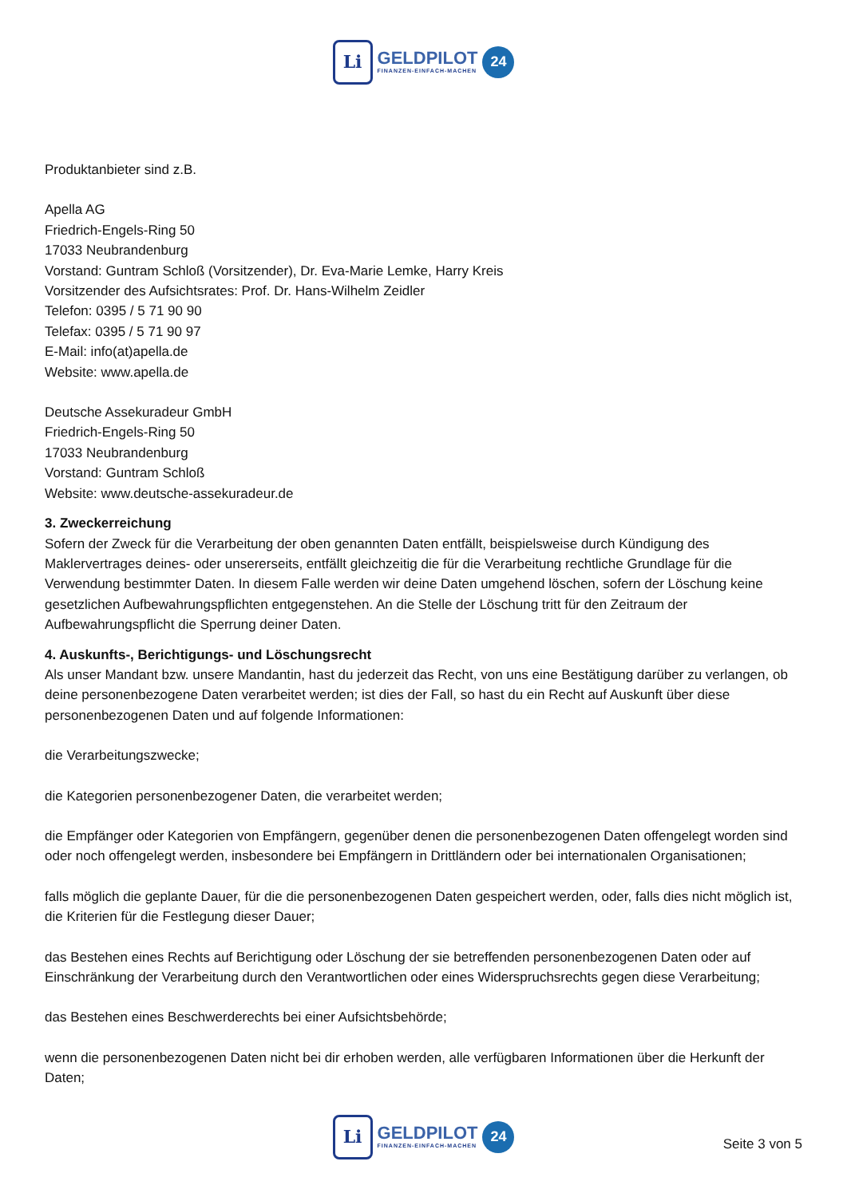Li
GELDPILOT
FINANZEN-EINFACH-MACHEN
24
Produktanbieter sind z.B.
Apella AG
Friedrich-Engels-Ring 50
17033 Neubrandenburg
Vorstand: Guntram Schloß (Vorsitzender), Dr. Eva-Marie Lemke, Harry Kreis
Vorsitzender des Aufsichtsrates: Prof. Dr. Hans-Wilhelm Zeidler
Telefon: 0395 / 5 71 90 90
Telefax: 0395 / 5 71 90 97
E-Mail: info(at)apella.de
Website: www.apella.de
Deutsche Assekuradeur GmbH
Friedrich-Engels-Ring 50
17033 Neubrandenburg
Vorstand: Guntram Schloß
Website: www.deutsche-assekuradeur.de
3. Zweckerreichung
Sofern der Zweck für die Verarbeitung der oben genannten Daten entfällt, beispielsweise durch Kündigung des Maklervertrages deines- oder unsererseits, entfällt gleichzeitig die für die Verarbeitung rechtliche Grundlage für die Verwendung bestimmter Daten. In diesem Falle werden wir deine Daten umgehend löschen, sofern der Löschung keine gesetzlichen Aufbewahrungspflichten entgegenstehen. An die Stelle der Löschung tritt für den Zeitraum der Aufbewahrungspflicht die Sperrung deiner Daten.
4. Auskunfts-, Berichtigungs- und Löschungsrecht
Als unser Mandant bzw. unsere Mandantin, hast du jederzeit das Recht, von uns eine Bestätigung darüber zu verlangen, ob deine personenbezogene Daten verarbeitet werden; ist dies der Fall, so hast du ein Recht auf Auskunft über diese personenbezogenen Daten und auf folgende Informationen:
die Verarbeitungszwecke;
die Kategorien personenbezogener Daten, die verarbeitet werden;
die Empfänger oder Kategorien von Empfängern, gegenüber denen die personenbezogenen Daten offengelegt worden sind oder noch offengelegt werden, insbesondere bei Empfängern in Drittländern oder bei internationalen Organisationen;
falls möglich die geplante Dauer, für die die personenbezogenen Daten gespeichert werden, oder, falls dies nicht möglich ist, die Kriterien für die Festlegung dieser Dauer;
das Bestehen eines Rechts auf Berichtigung oder Löschung der sie betreffenden personenbezogenen Daten oder auf Einschränkung der Verarbeitung durch den Verantwortlichen oder eines Widerspruchsrechts gegen diese Verarbeitung;
das Bestehen eines Beschwerderechts bei einer Aufsichtsbehörde;
wenn die personenbezogenen Daten nicht bei dir erhoben werden, alle verfügbaren Informationen über die Herkunft der Daten;
Li
GELDPILOT
FINANZEN-EINFACH-MACHEN
24
Seite 3 von 5